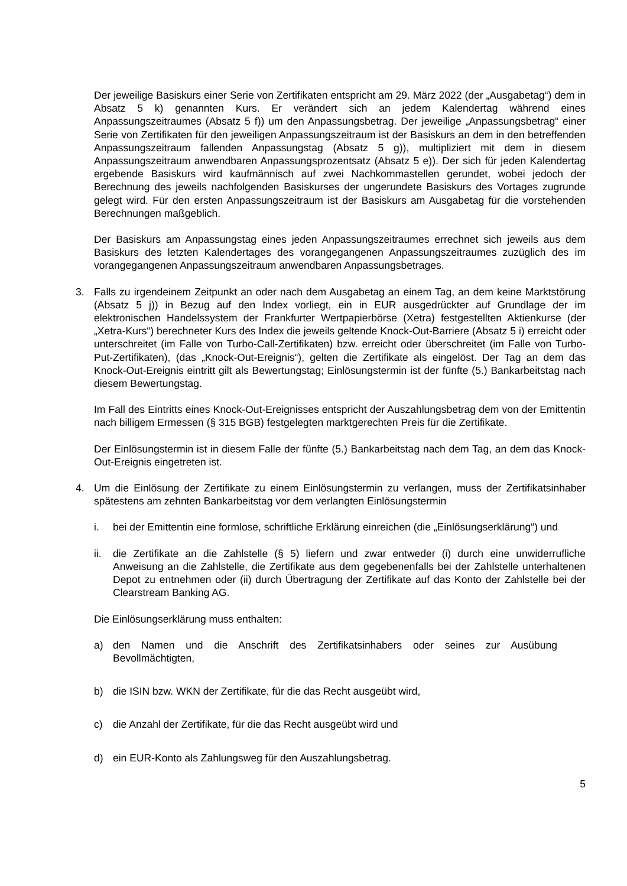Der jeweilige Basiskurs einer Serie von Zertifikaten entspricht am 29. März 2022 (der „Ausgabetag“) dem in Absatz 5 k) genannten Kurs. Er verändert sich an jedem Kalendertag während eines Anpassungszeitraumes (Absatz 5 f)) um den Anpassungsbetrag. Der jeweilige „Anpassungsbetrag“ einer Serie von Zertifikaten für den jeweiligen Anpassungszeitraum ist der Basiskurs an dem in den betreffenden Anpassungszeitraum fallenden Anpassungstag (Absatz 5 g)), multipliziert mit dem in diesem Anpassungszeitraum anwendbaren Anpassungsprozentsatz (Absatz 5 e)). Der sich für jeden Kalendertag ergebende Basiskurs wird kaufmännisch auf zwei Nachkommastellen gerundet, wobei jedoch der Berechnung des jeweils nachfolgenden Basiskurses der ungerundete Basiskurs des Vortages zugrunde gelegt wird. Für den ersten Anpassungszeitraum ist der Basiskurs am Ausgabetag für die vorstehenden Berechnungen maßgeblich.
Der Basiskurs am Anpassungstag eines jeden Anpassungszeitraumes errechnet sich jeweils aus dem Basiskurs des letzten Kalendertages des vorangegangenen Anpassungszeitraumes zuzüglich des im vorangegangenen Anpassungszeitraum anwendbaren Anpassungsbetrages.
3. Falls zu irgendeinem Zeitpunkt an oder nach dem Ausgabetag an einem Tag, an dem keine Marktstörung (Absatz 5 j)) in Bezug auf den Index vorliegt, ein in EUR ausgedrückter auf Grundlage der im elektronischen Handelssystem der Frankfurter Wertpapierbörse (Xetra) festgestellten Aktienkurse (der „Xetra-Kurs“) berechneter Kurs des Index die jeweils geltende Knock-Out-Barriere (Absatz 5 i) erreicht oder unterschreitet (im Falle von Turbo-Call-Zertifikaten) bzw. erreicht oder überschreitet (im Falle von Turbo-Put-Zertifikaten), (das „Knock-Out-Ereignis“), gelten die Zertifikate als eingelöst. Der Tag an dem das Knock-Out-Ereignis eintritt gilt als Bewertungstag; Einlösungstermin ist der fünfte (5.) Bankarbeitstag nach diesem Bewertungstag.
Im Fall des Eintritts eines Knock-Out-Ereignisses entspricht der Auszahlungsbetrag dem von der Emittentin nach billigem Ermessen (§ 315 BGB) festgelegten marktgerechten Preis für die Zertifikate.
Der Einlösungstermin ist in diesem Falle der fünfte (5.) Bankarbeitstag nach dem Tag, an dem das Knock-Out-Ereignis eingetreten ist.
4. Um die Einlösung der Zertifikate zu einem Einlösungstermin zu verlangen, muss der Zertifikatsinhaber spätestens am zehnten Bankarbeitstag vor dem verlangten Einlösungstermin
i. bei der Emittentin eine formlose, schriftliche Erklärung einreichen (die „Einlösungserklärung“) und
ii. die Zertifikate an die Zahlstelle (§ 5) liefern und zwar entweder (i) durch eine unwiderrufliche Anweisung an die Zahlstelle, die Zertifikate aus dem gegebenenfalls bei der Zahlstelle unterhaltenen Depot zu entnehmen oder (ii) durch Übertragung der Zertifikate auf das Konto der Zahlstelle bei der Clearstream Banking AG.
Die Einlösungserklärung muss enthalten:
a) den Namen und die Anschrift des Zertifikatsinhabers oder seines zur Ausübung Bevollmächtigten,
b) die ISIN bzw. WKN der Zertifikate, für die das Recht ausgeübt wird,
c) die Anzahl der Zertifikate, für die das Recht ausgeübt wird und
d) ein EUR-Konto als Zahlungsweg für den Auszahlungsbetrag.
5